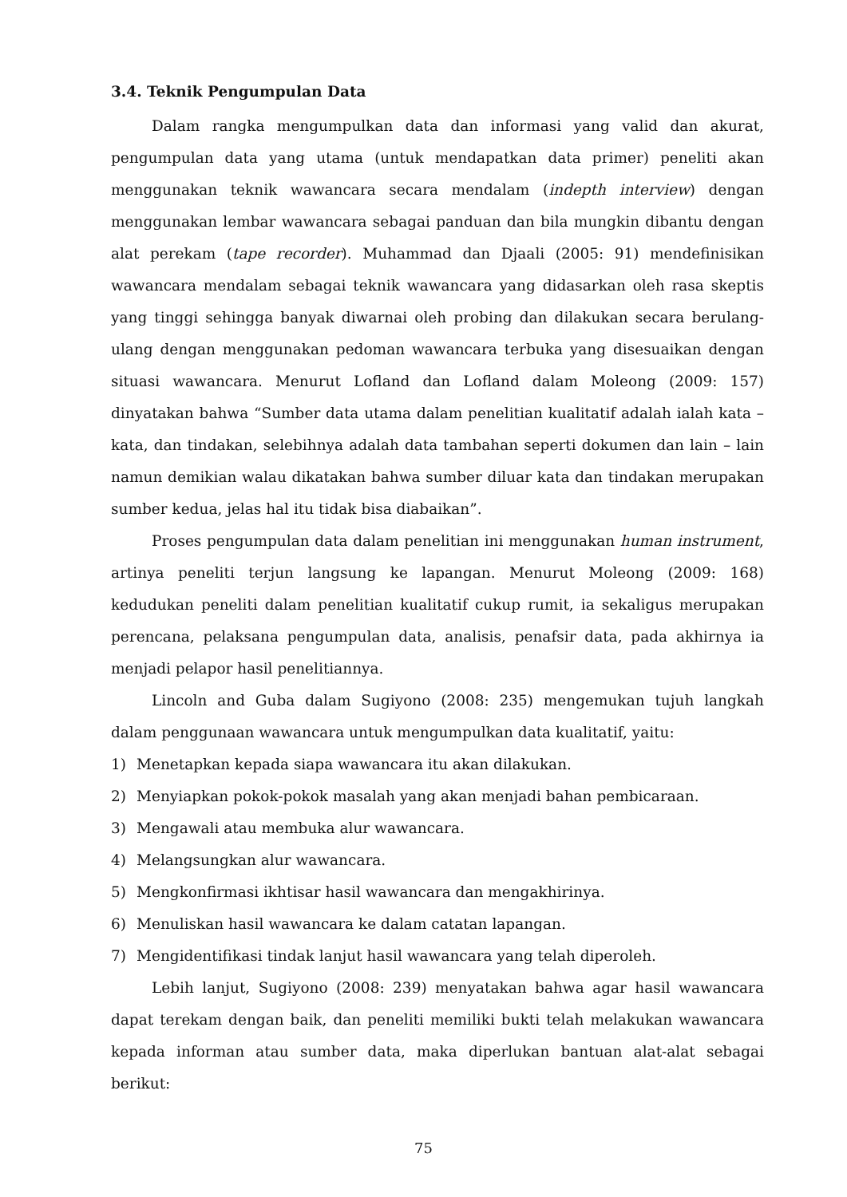3.4. Teknik Pengumpulan Data
Dalam rangka mengumpulkan data dan informasi yang valid dan akurat, pengumpulan data yang utama (untuk mendapatkan data primer) peneliti akan menggunakan teknik wawancara secara mendalam (indepth interview) dengan menggunakan lembar wawancara sebagai panduan dan bila mungkin dibantu dengan alat perekam (tape recorder). Muhammad dan Djaali (2005: 91) mendefinisikan wawancara mendalam sebagai teknik wawancara yang didasarkan oleh rasa skeptis yang tinggi sehingga banyak diwarnai oleh probing dan dilakukan secara berulang-ulang dengan menggunakan pedoman wawancara terbuka yang disesuaikan dengan situasi wawancara. Menurut Lofland dan Lofland dalam Moleong (2009: 157) dinyatakan bahwa “Sumber data utama dalam penelitian kualitatif adalah ialah kata – kata, dan tindakan, selebihnya adalah data tambahan seperti dokumen dan lain – lain namun demikian walau dikatakan bahwa sumber diluar kata dan tindakan merupakan sumber kedua, jelas hal itu tidak bisa diabaikan”.
Proses pengumpulan data dalam penelitian ini menggunakan human instrument, artinya peneliti terjun langsung ke lapangan. Menurut Moleong (2009: 168) kedudukan peneliti dalam penelitian kualitatif cukup rumit, ia sekaligus merupakan perencana, pelaksana pengumpulan data, analisis, penafsir data, pada akhirnya ia menjadi pelapor hasil penelitiannya.
Lincoln and Guba dalam Sugiyono (2008: 235) mengemukan tujuh langkah dalam penggunaan wawancara untuk mengumpulkan data kualitatif, yaitu:
1) Menetapkan kepada siapa wawancara itu akan dilakukan.
2) Menyiapkan pokok-pokok masalah yang akan menjadi bahan pembicaraan.
3) Mengawali atau membuka alur wawancara.
4) Melangsungkan alur wawancara.
5) Mengkonfirmasi ikhtisar hasil wawancara dan mengakhirinya.
6) Menuliskan hasil wawancara ke dalam catatan lapangan.
7) Mengidentifikasi tindak lanjut hasil wawancara yang telah diperoleh.
Lebih lanjut, Sugiyono (2008: 239) menyatakan bahwa agar hasil wawancara dapat terekam dengan baik, dan peneliti memiliki bukti telah melakukan wawancara kepada informan atau sumber data, maka diperlukan bantuan alat-alat sebagai berikut:
75